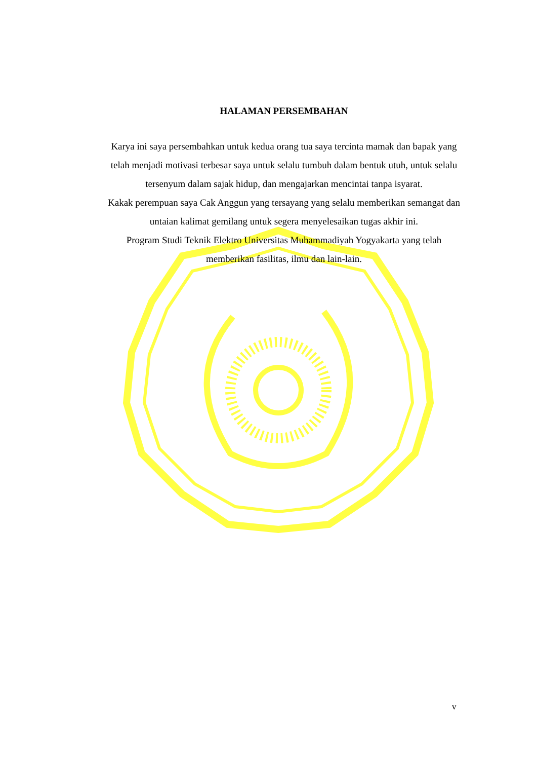HALAMAN PERSEMBAHAN
Karya ini saya persembahkan untuk kedua orang tua saya tercinta mamak dan bapak yang telah menjadi motivasi terbesar saya untuk selalu tumbuh dalam bentuk utuh, untuk selalu tersenyum dalam sajak hidup, dan mengajarkan mencintai tanpa isyarat.
Kakak perempuan saya Cak Anggun yang tersayang yang selalu memberikan semangat dan untaian kalimat gemilang untuk segera menyelesaikan tugas akhir ini.
Program Studi Teknik Elektro Universitas Muhammadiyah Yogyakarta yang telah memberikan fasilitas, ilmu dan lain-lain.
v